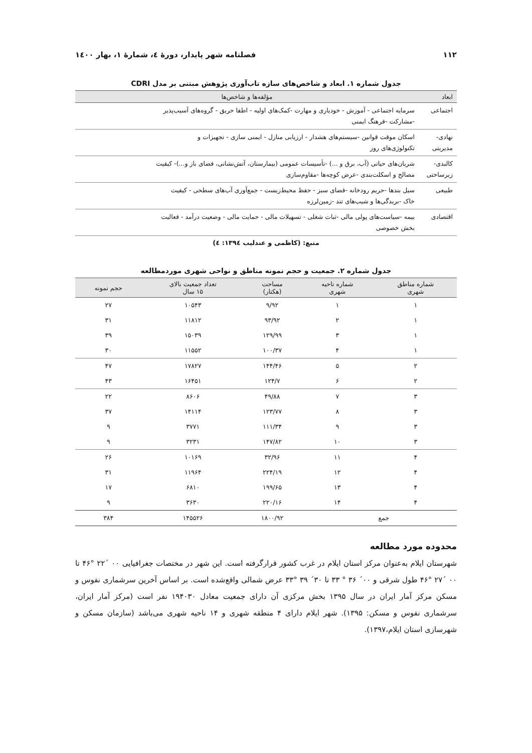۱۱۲ فصلنامه شهر پایدار، دورهٔ ٤، شمارهٔ ۱، بهار ۱٤۰۰
جدول شماره ۱. ابعاد و شاخص‌های سازه تاب‌آوری پژوهش مبتنی بر مدل CDRI
| ابعاد | مؤلفه‌ها و شاخص‌ها |
| --- | --- |
| اجتماعی | سرمایه اجتماعی - آموزش - خودیاری و مهارت -کمک‌های اولیه - اطفا حریق - گروه‌های آسیب‌پذیر -مشارکت -فرهنگ ایمنی |
| نهادی- مدیریتی | اسکان موقت قوانین -سیستم‌های هشدار - ارزیابی منازل - ایمنی سازی - تجهیزات و تکنولوژی‌های روز |
| کالبدی- زیرساختی | شریان‌های حیاتی (آب، برق و ...) -تأسیسات عمومی (بیمارستان، آتش‌نشانی، فضای باز و...)- کیفیت مصالح و اسکلت‌بندی -عرض کوچه‌ها -مقاوم‌سازی |
| طبیعی | سیل بندها -حریم رودخانه -فضای سبز - حفظ محیط‌زیست - جمع‌آوری آب‌های سطحی - کیفیت خاک -بریدگی‌ها و شیب‌های تند -زمین‌لرزه |
| اقتصادی | بیمه -سیاست‌های پولی مالی -ثبات شغلی - تسهیلات مالی - حمایت مالی - وضعیت درآمد - فعالیت بخش خصوصی |
منبع: (کاظمی و عندلیب ۱۳۹٤: ٤)
جدول شماره ۲. جمعیت و حجم نمونه مناطق و نواحی شهری موردمطالعه
| شماره مناطق شهری | شماره ناحیه شهری | مساحت (هکتار) | تعداد جمعیت بالای ۱۵ سال | حجم نمونه |
| --- | --- | --- | --- | --- |
| ۱ | ۱ | ۹/۹۲ | ۱۰۵۴۳ | ۲۷ |
| ۱ | ۲ | ۹۳/۹۲ | ۱۱۸۱۲ | ۳۱ |
| ۱ | ۳ | ۱۲۹/۹۹ | ۱۵۰۳۹ | ۳۹ |
| ۱ | ۴ | ۱۰۰/۳۷ | ۱۱۵۵۲ | ۳۰ |
| ۲ | ۵ | ۱۴۴/۴۶ | ۱۷۸۲۷ | ۴۷ |
| ۲ | ۶ | ۱۲۴/۷ | ۱۶۴۵۱ | ۴۳ |
| ۳ | ۷ | ۴۹/۸۸ | ۸۶۰۶ | ۲۲ |
| ۳ | ۸ | ۱۲۳/۷۷ | ۱۴۱۱۴ | ۳۷ |
| ۳ | ۹ | ۱۱۱/۳۴ | ۳۷۷۱ | ۹ |
| ۳ | ۱۰ | ۱۴۷/۸۲ | ۳۲۳۱ | ۹ |
| ۴ | ۱۱ | ۳۲/۹۶ | ۱۰۱۶۹ | ۲۶ |
| ۴ | ۱۲ | ۲۲۴/۱۹ | ۱۱۹۶۴ | ۳۱ |
| ۴ | ۱۳ | ۱۹۹/۶۵ | ۶۸۱۰ | ۱۷ |
| ۴ | ۱۴ | ۲۲۰/۱۶ | ۳۶۳۰ | ۹ |
| جمع | | ۱۸۰۰/۹۲ | ۱۴۵۵۲۶ | ۳۸۴ |
محدوده مورد مطالعه
شهرستان ایلام به‌عنوان مرکز استان ایلام در غرب کشور قرارگرفته است. این شهر در مختصات جغرافیایی ۰۰ ´۲۲ °۴۶ تا ۰۰ ´۲۷ °۴۶ طول شرقی و ۰۰´ ۳۶ ° ۳۳ تا ۳۰´ ۳۹ °۳۳ عرض شمالی واقع‌شده است. بر اساس آخرین سرشماری نفوس و مسکن مرکز آمار ایران در سال ۱۳۹۵ بخش مرکزی آن دارای جمعیت معادل ۱۹۴۰۳۰ نفر است (مرکز آمار ایران، سرشماری نفوس و مسکن: ۱۳۹۵). شهر ایلام دارای ۴ منطقه شهری و ۱۴ ناحیه شهری می‌باشد (سازمان مسکن و شهرسازی استان ایلام،۱۳۹۷).